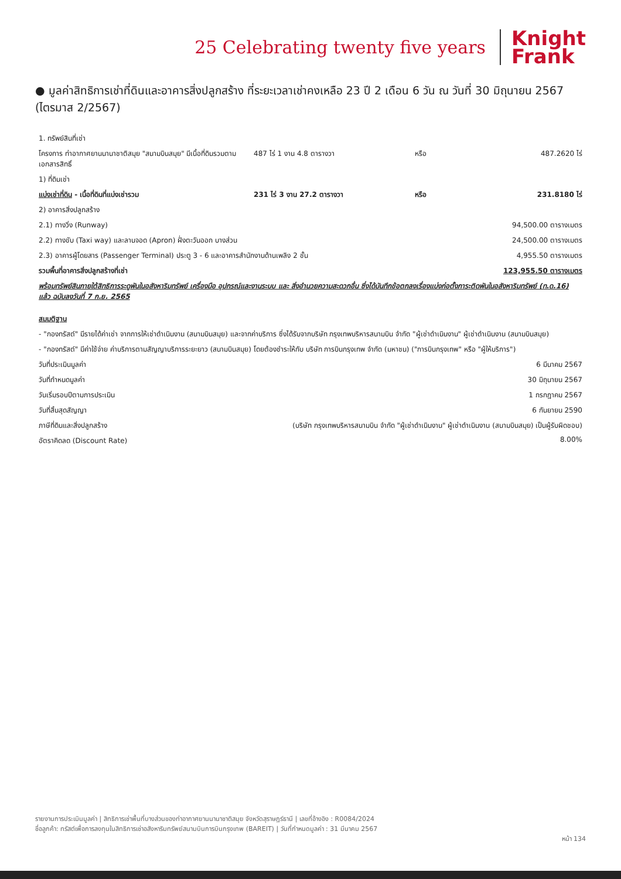25 Celebrating twenty five years
Knight
Frank
● มูลค่าสิทธิการเช่าที่ดินและอาคารสิ่งปลูกสร้าง ที่ระยะเวลาเช่าคงเหลือ 23 ปี 2 เดือน 6 วัน ณ วันที่ 30 มิถุนายน 2567 (ไตรมาส 2/2567)
| 1. ทรัพย์สินที่เช่า | | | |
| โครงการ ท่าอากาศยานนานาชาติสมุย "สนามบินสมุย" มีเนื้อที่ดินรวมตามเอกสารสิทธิ์ | 487 ไร่ 1 งาน 4.8 ตารางวา | หรือ | 487.2620 ไร่ |
| 1) ที่ดินเช่า | | | |
| แบ่งเช่าที่ดิน - เนื้อที่ดินที่แบ่งเช่ารวม | 231 ไร่ 3 งาน 27.2 ตารางวา | หรือ | 231.8180 ไร่ |
| 2) อาคารสิ่งปลูกสร้าง | | | |
| 2.1) ทางวิ่ง (Runway) | | | 94,500.00 ตารางเมตร |
| 2.2) ทางขับ (Taxi way) และลานจอด (Apron) ฝั่งตะวันออก บางส่วน | | | 24,500.00 ตารางเมตร |
| 2.3) อาคารผู้โดยสาร (Passenger Terminal) ประตู 3 - 6 และอาคารสำนักงานด้านเพลิง 2 ชั้น | | | 4,955.50 ตารางเมตร |
| รวมพื้นที่อาคารสิ่งปลูกสร้างที่เช่า | | | 123,955.50 ตารางเมตร |
| พร้อมทรัพย์สินภายใต้สิทธิการระดูพันในอสังหาริมทรัพย์ เครื่องมือ อุปกรณ์และงานระบบ และ สิ่งอำนวยความสะดวกอื่น ซึ่งได้บันทึกข้อตกลงเรื่องแบ่งก่อตั้งภาระติดพันในอสังหาริมทรัพย์ (ท.ด.16) แล้ว ฉบับลงวันที่ 7 ก.ย. 2565 | | | |
| สมมติฐาน | | | |
| - "กองทรัสต์" มีรายได้ค่าเช่า จากการให้เช่าดำเนินงาน (สนามบินสมุย) และจากค่าบริการ ซึ่งได้รับจากบริษัท กรุงเทพบริหารสนามบิน จำกัด "ผู้เช่าดำเนินงาน" ผู้เช่าดำเนินงาน (สนามบินสมุย) | | | |
| - "กองทรัสต์" มีค่าใช้จ่าย ค่าบริการตามสัญญาบริการระยะยาว (สนามบินสมุย) โดยต้องชำระให้กับ บริษัท การบินกรุงเทพ จำกัด (มหาชน) ("การบินกรุงเทพ" หรือ "ผู้ให้บริการ") | | | |
| วันที่ประเมินมูลค่า | | | 6 มีนาคม 2567 |
| วันที่กำหนดมูลค่า | | | 30 มิถุนายน 2567 |
| วันเริ่มรอบปีตามการประเมิน | | | 1 กรกฎาคม 2567 |
| วันที่สิ้นสุดสัญญา | | | 6 กันยายน 2590 |
| ภาษีที่ดินและสิ่งปลูกสร้าง | (บริษัท กรุงเทพบริหารสนามบิน จำกัด "ผู้เช่าดำเนินงาน" ผู้เช่าดำเนินงาน (สนามบินสมุย) เป็นผู้รับผิดชอบ) | | |
| อัตราคิดลด (Discount Rate) | | | 8.00% |
รายงานการประเมินมูลค่า | สิทธิการเช่าพื้นที่บางส่วนของท่าอากาศยานนานาชาติสมุย จังหวัดสุราษฎร์ธานี | เลขที่อ้างอิง : R0084/2024
ชื่อลูกค้า: ทรัสต์เพื่อการลงทุนในสิทธิการเช่าอสังหาริมทรัพย์สนามบินการบินกรุงเทพ (BAREIT) | วันที่กำหนดมูลค่า : 31 มีนาคม 2567
หน้า 134